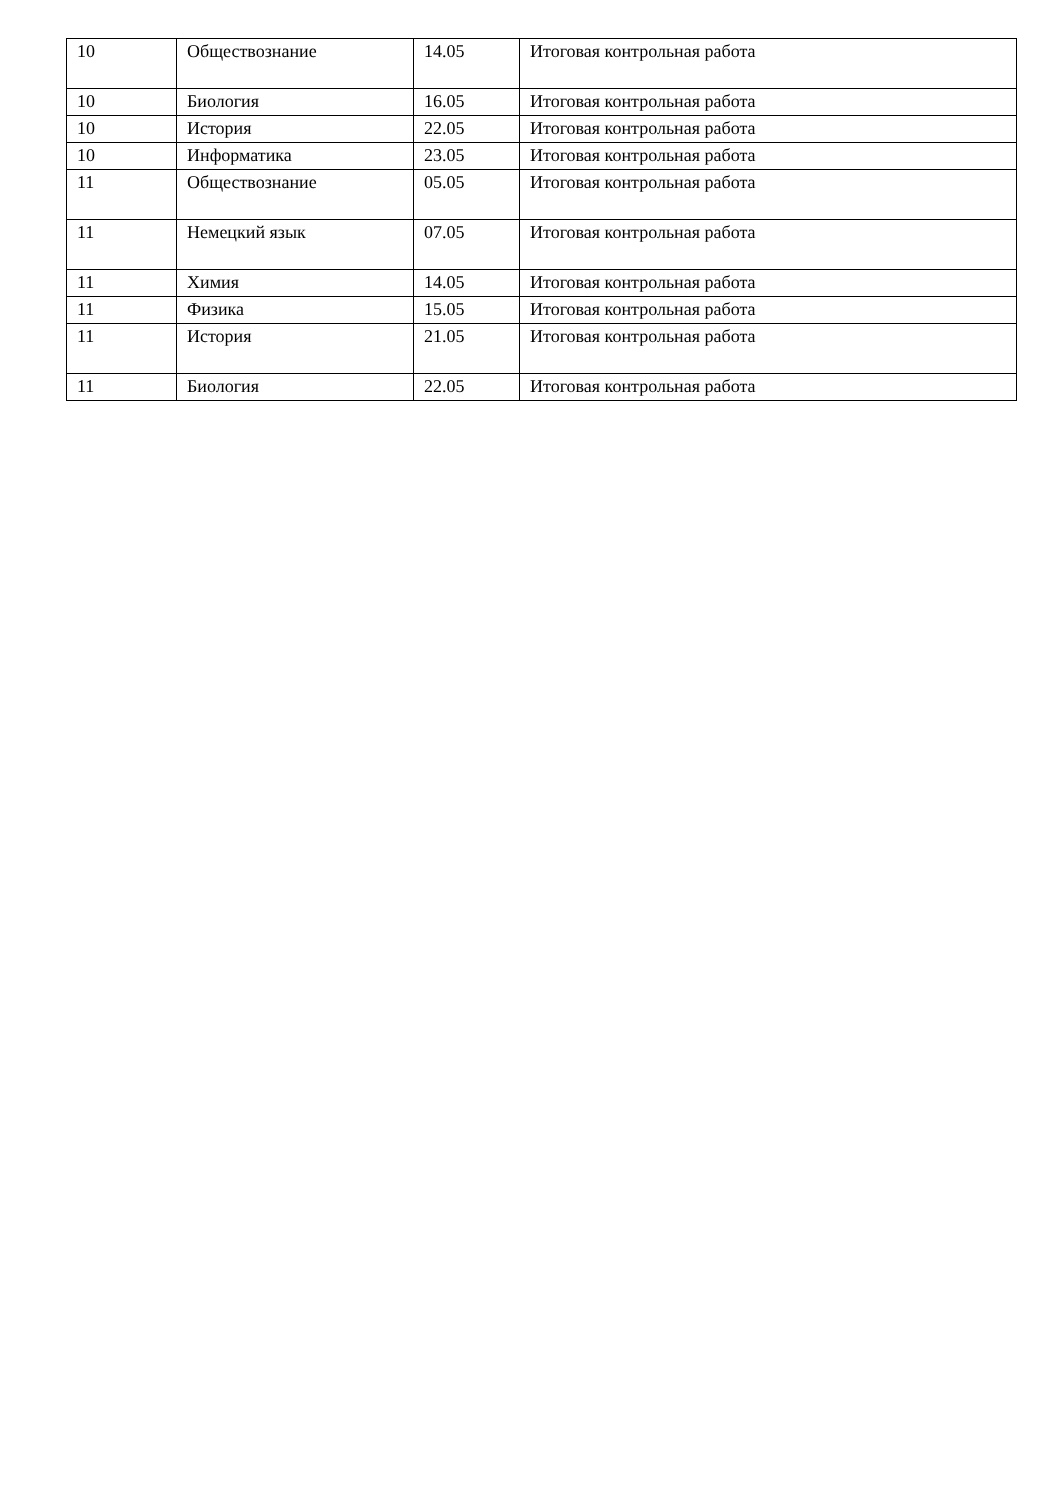| 10 | Обществознание | 14.05 | Итоговая контрольная работа |
| 10 | Биология | 16.05 | Итоговая контрольная работа |
| 10 | История | 22.05 | Итоговая контрольная работа |
| 10 | Информатика | 23.05 | Итоговая контрольная работа |
| 11 | Обществознание | 05.05 | Итоговая контрольная работа |
| 11 | Немецкий язык | 07.05 | Итоговая контрольная работа |
| 11 | Химия | 14.05 | Итоговая контрольная работа |
| 11 | Физика | 15.05 | Итоговая контрольная работа |
| 11 | История | 21.05 | Итоговая контрольная работа |
| 11 | Биология | 22.05 | Итоговая контрольная работа |